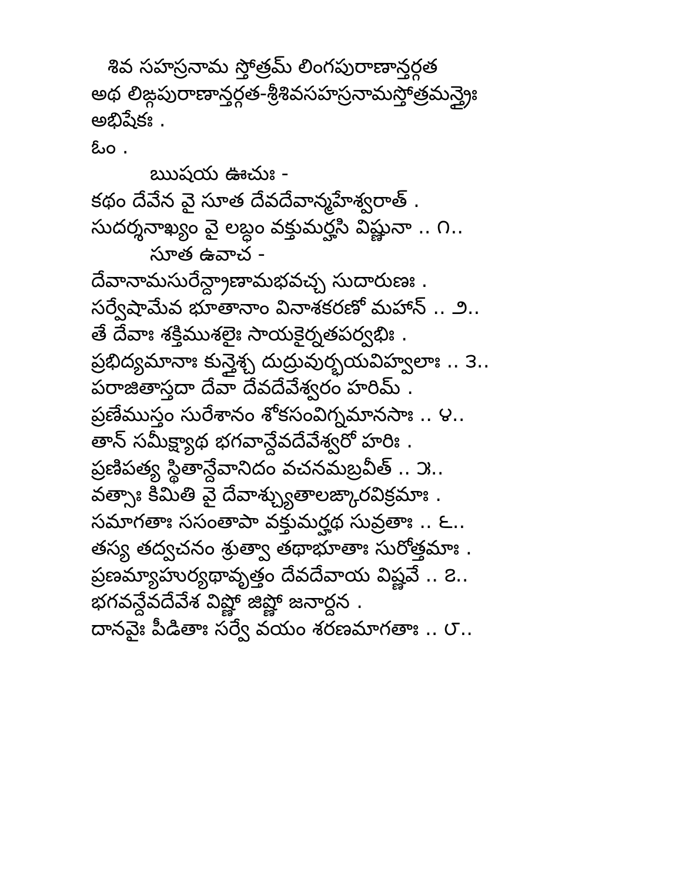శివ సహస్రనామ స్తోత్రమ్ లింగపురాణాన్తర్గత
అథ లిఙ్గపురాణాన్తర్గత-శ్రీశివసహస్రనామస్తోత్రమన్త్రైః
అభిషేకః .
ఓం .
ఋషయ ఊచుః -
కథం దేవేన వై సూత దేవదేవాన్మహేశ్వరాత్ .
సుదర్శనాఖ్యం వై లబ్ధం వక్తుమర్హసి విష్ణునా .. ౧..
సూత ఉవాచ -
దేవానామసురేన్ద్రాణామభవచ్చ సుదారుణః .
సర్వేషామేవ భూతానాం వినాశకరణో మహాన్ .. ౨..
తే దేవాః శక్తిముశలైః సాయకైర్నతపర్వభిః .
ప్రభిద్యమానాః కున్తైశ్చ దుద్రువుర్భయవిహ్వలాః .. ౩..
పరాజితాస్తదా దేవా దేవదేవేశ్వరం హరిమ్ .
ప్రణేముస్తం సురేశానం శోకసంవిగ్నమానసాః .. ౪..
తాన్ సమీక్ష్యాథ భగవాన్దేవదేవేశ్వరో హరిః .
ప్రణిపత్య స్థితాన్దేవానిదం వచనమబ్రవీత్ .. ౫..
వత్సాః కిమితి వై దేవాశ్చ్యుతాలఙ్కారవిక్రమాః .
సమాగతాః ససంతాపా వక్తుమర్హథ సువ్రతాః .. ౬..
తస్య తద్వచనం శ్రుత్వా తథాభూతాః సురోత్తమాః .
ప్రణమ్యాహుర్యథావృత్తం దేవదేవాయ విష్ణవే .. ౭..
భగవన్దేవదేవేశ విష్ణో జిష్ణో జనార్దన .
దానవైః పీడితాః సర్వే వయం శరణమాగతాః .. ౮..